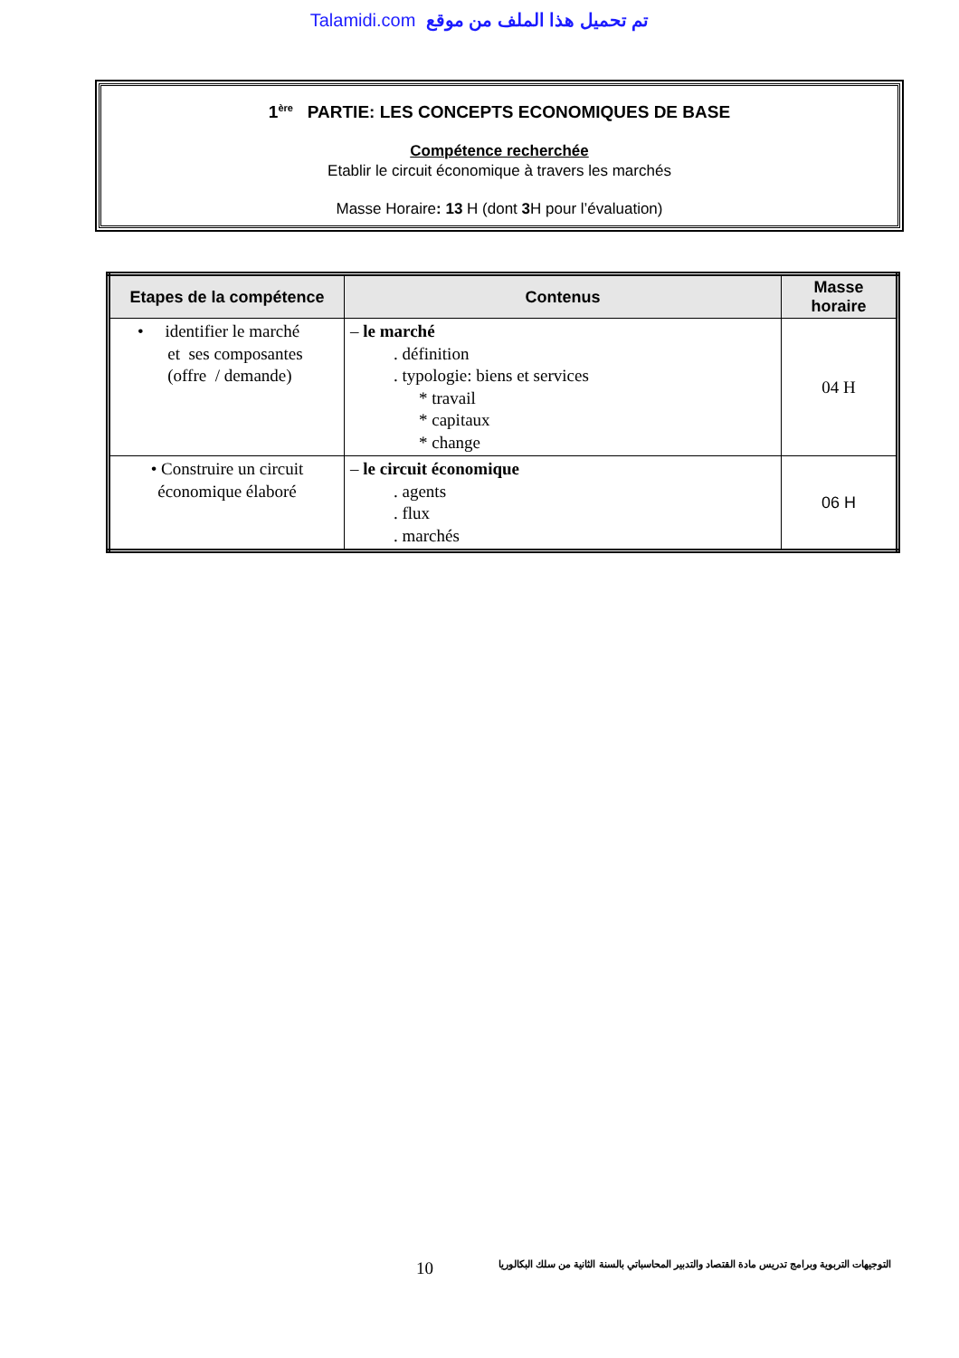Talamidi.com تم تحميل هذا الملف من موقع
1<sup>ère</sup> PARTIE: LES CONCEPTS ECONOMIQUES DE BASE
Compétence recherchée
Etablir le circuit économique à travers les marchés
Masse Horaire: 13 H (dont 3 H pour l’évaluation)
| Etapes de la compétence | Contenus | Masse horaire |
| --- | --- | --- |
| • identifier le marché et ses composantes (offre / demande) | – le marché . définition . typologie: biens et services * travail * capitaux * change | 04 H |
| • Construire un circuit économique élaboré | – le circuit économique . agents . flux . marchés | 06 H |
10 التوجيهات التربوية وبرامج تدريس مادة القتصاد والتدبير المحاسباتي بالسنة الثانية من سلك البكالوريا